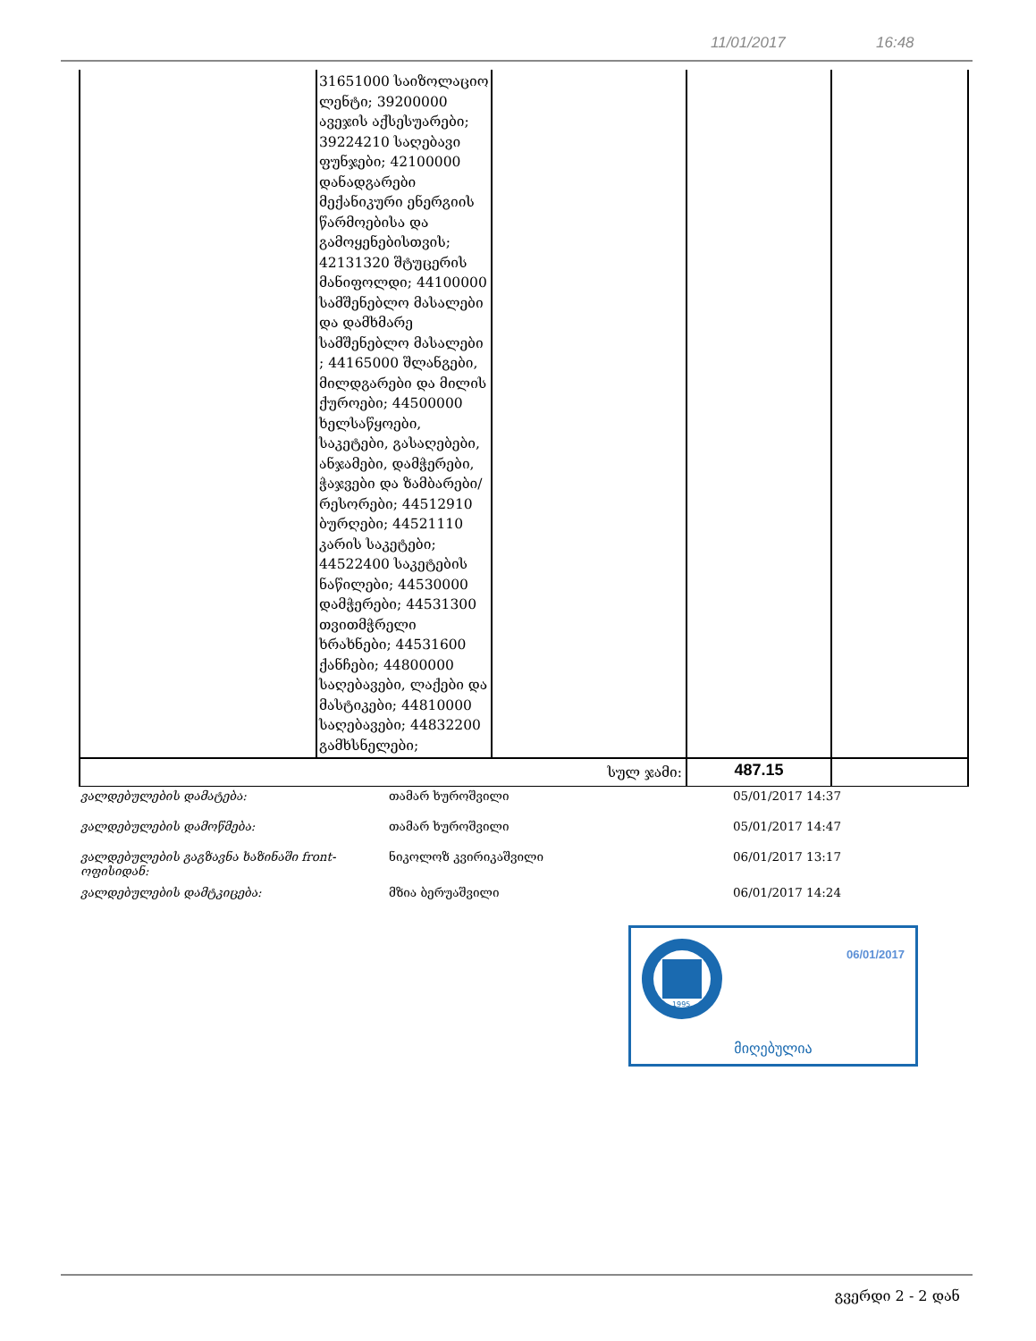11/01/2017 16:48
| | 31651000 საიზოლაციო ლენტი; 39200000 ავეჯის აქსესუარები; 39224210 საღებავი ფუნჯები; 42100000 დანადგარები მექანიკური ენერგიის წარმოებისა და გამოყენებისთვის; 42131320 შტუცერის მანიფოლდი; 44100000 სამშენებლო მასალები და დამხმარე სამშენებლო მასალები ; 44165000 შლანგები, მილდგარები და მილის ქუროები; 44500000 ხელსაწყოები, საკეტები, გასაღებები, ანჯამები, დამჭერები, ჭაჯვები და ზამბარები/რესორები; 44512910 ბურღები; 44521110 კარის საკეტები; 44522400 საკეტების ნაწილები; 44530000 დამჭერები; 44531300 თვითმჭრელი ხრახნები; 44531600 ქანჩები; 44800000 საღებავები, ლაქები და მასტიკები; 44810000 საღებავები; 44832200 გამხსნელები; | | | |
| სულ ჯამი: | | | 487.15 | |
| ვალდებულების დამატება: | თამარ ხუროშვილი | 05/01/2017 14:37 |
| ვალდებულების დამოწმება: | თამარ ხუროშვილი | 05/01/2017 14:47 |
| ვალდებულების გაგზავნა ხაზინაში front-ოფისიდან: | ნიკოლოზ კვირიკაშვილი | 06/01/2017 13:17 |
| ვალდებულების დამტკიცება: | მზია ბერუაშვილი | 06/01/2017 14:24 |
1995
06/01/2017
მიღებულია
გვერდი 2 - 2 დან